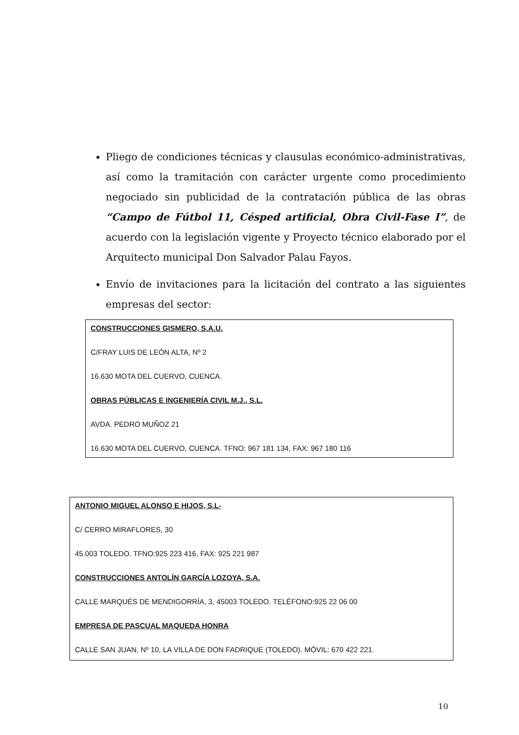Pliego de condiciones técnicas y clausulas económico-administrativas, así como la tramitación con carácter urgente como procedimiento negociado sin publicidad de la contratación pública de las obras “Campo de Fútbol 11, Césped artificial, Obra Civil-Fase I”, de acuerdo con la legislación vigente y Proyecto técnico elaborado por el Arquitecto municipal Don Salvador Palau Fayos.
Envío de invitaciones para la licitación del contrato a las siguientes empresas del sector:
CONSTRUCCIONES GISMERO, S.A.U.
C/FRAY LUIS DE LEÓN ALTA, Nº 2
16.630 MOTA DEL CUERVO, CUENCA.
OBRAS PÚBLICAS E INGENIERÍA CIVIL M.J., S.L.
AVDA. PEDRO MUÑOZ 21
16.630 MOTA DEL CUERVO, CUENCA. TFNO: 967 181 134, FAX: 967 180 116
ANTONIO MIGUEL ALONSO E HIJOS, S.L-
C/ CERRO MIRAFLORES, 30
45.003 TOLEDO. TFNO:925 223 416, FAX: 925 221 987
CONSTRUCCIONES ANTOLÍN GARCÍA LOZOYA, S.A.
CALLE MARQUÉS DE MENDIGORRÍA, 3, 45003 TOLEDO. TELÉFONO:925 22 06 00
EMPRESA DE PASCUAL MAQUEDA HONRA
CALLE SAN JUAN, Nº 10, LA VILLA DE DON FADRIQUE (TOLEDO). MÓVIL: 670 422 221.
10